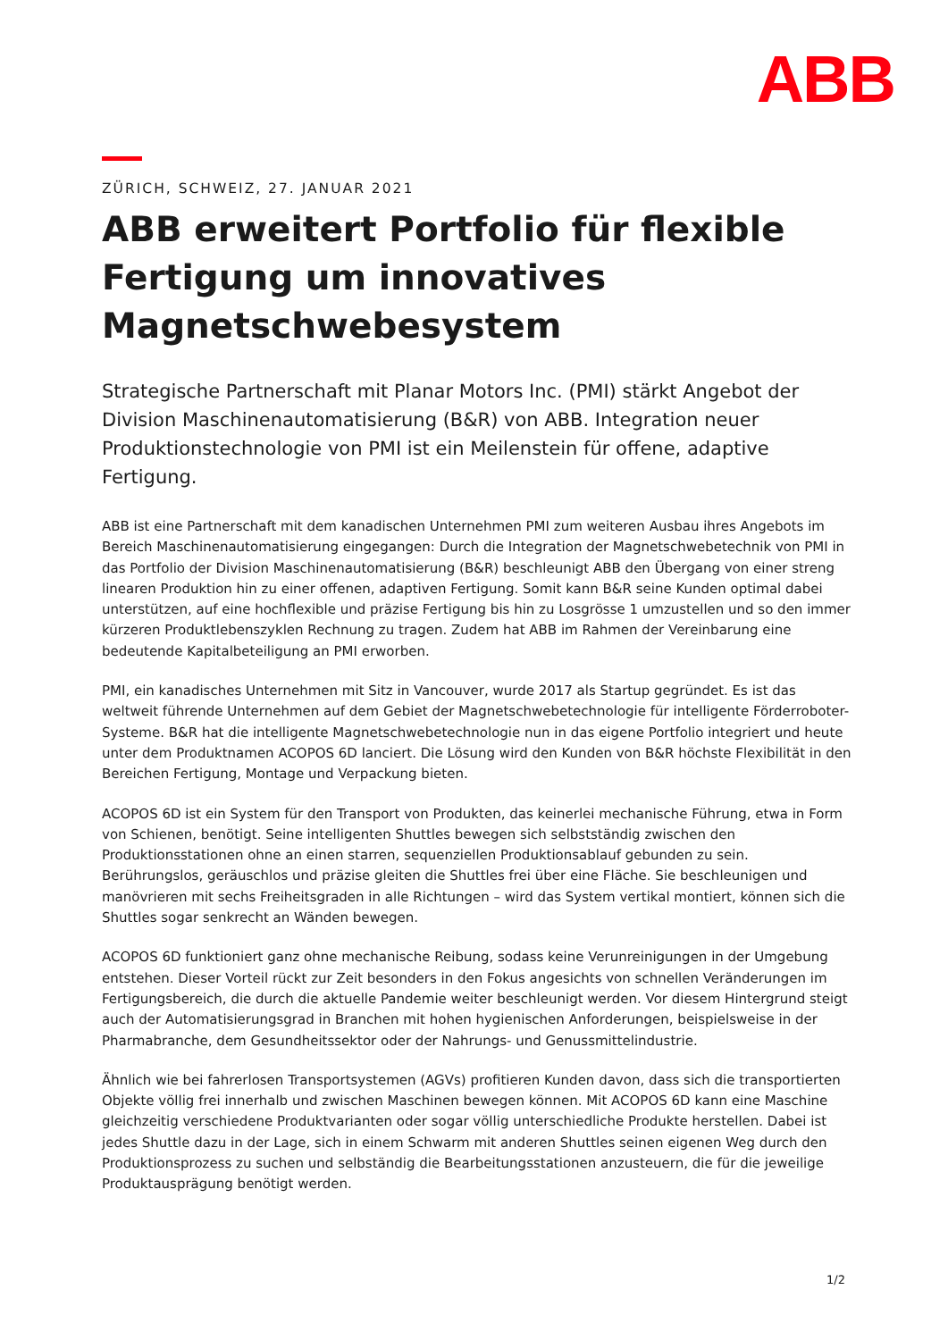ABB
ZÜRICH, SCHWEIZ, 27. JANUAR 2021
ABB erweitert Portfolio für flexible Fertigung um innovatives Magnetschwebesystem
Strategische Partnerschaft mit Planar Motors Inc. (PMI) stärkt Angebot der Division Maschinenautomatisierung (B&R) von ABB. Integration neuer Produktionstechnologie von PMI ist ein Meilenstein für offene, adaptive Fertigung.
ABB ist eine Partnerschaft mit dem kanadischen Unternehmen PMI zum weiteren Ausbau ihres Angebots im Bereich Maschinenautomatisierung eingegangen: Durch die Integration der Magnetschwebetechnik von PMI in das Portfolio der Division Maschinenautomatisierung (B&R) beschleunigt ABB den Übergang von einer streng linearen Produktion hin zu einer offenen, adaptiven Fertigung. Somit kann B&R seine Kunden optimal dabei unterstützen, auf eine hochflexible und präzise Fertigung bis hin zu Losgrösse 1 umzustellen und so den immer kürzeren Produktlebenszyklen Rechnung zu tragen. Zudem hat ABB im Rahmen der Vereinbarung eine bedeutende Kapitalbeteiligung an PMI erworben.
PMI, ein kanadisches Unternehmen mit Sitz in Vancouver, wurde 2017 als Startup gegründet. Es ist das weltweit führende Unternehmen auf dem Gebiet der Magnetschwebetechnologie für intelligente Förderroboter-Systeme. B&R hat die intelligente Magnetschwebetechnologie nun in das eigene Portfolio integriert und heute unter dem Produktnamen ACOPOS 6D lanciert. Die Lösung wird den Kunden von B&R höchste Flexibilität in den Bereichen Fertigung, Montage und Verpackung bieten.
ACOPOS 6D ist ein System für den Transport von Produkten, das keinerlei mechanische Führung, etwa in Form von Schienen, benötigt. Seine intelligenten Shuttles bewegen sich selbstständig zwischen den Produktionsstationen ohne an einen starren, sequenziellen Produktionsablauf gebunden zu sein. Berührungslos, geräuschlos und präzise gleiten die Shuttles frei über eine Fläche. Sie beschleunigen und manövrieren mit sechs Freiheitsgraden in alle Richtungen – wird das System vertikal montiert, können sich die Shuttles sogar senkrecht an Wänden bewegen.
ACOPOS 6D funktioniert ganz ohne mechanische Reibung, sodass keine Verunreinigungen in der Umgebung entstehen. Dieser Vorteil rückt zur Zeit besonders in den Fokus angesichts von schnellen Veränderungen im Fertigungsbereich, die durch die aktuelle Pandemie weiter beschleunigt werden. Vor diesem Hintergrund steigt auch der Automatisierungsgrad in Branchen mit hohen hygienischen Anforderungen, beispielsweise in der Pharmabranche, dem Gesundheitssektor oder der Nahrungs- und Genussmittelindustrie.
Ähnlich wie bei fahrerlosen Transportsystemen (AGVs) profitieren Kunden davon, dass sich die transportierten Objekte völlig frei innerhalb und zwischen Maschinen bewegen können. Mit ACOPOS 6D kann eine Maschine gleichzeitig verschiedene Produktvarianten oder sogar völlig unterschiedliche Produkte herstellen. Dabei ist jedes Shuttle dazu in der Lage, sich in einem Schwarm mit anderen Shuttles seinen eigenen Weg durch den Produktionsprozess zu suchen und selbständig die Bearbeitungsstationen anzusteuern, die für die jeweilige Produktausprägung benötigt werden.
1/2